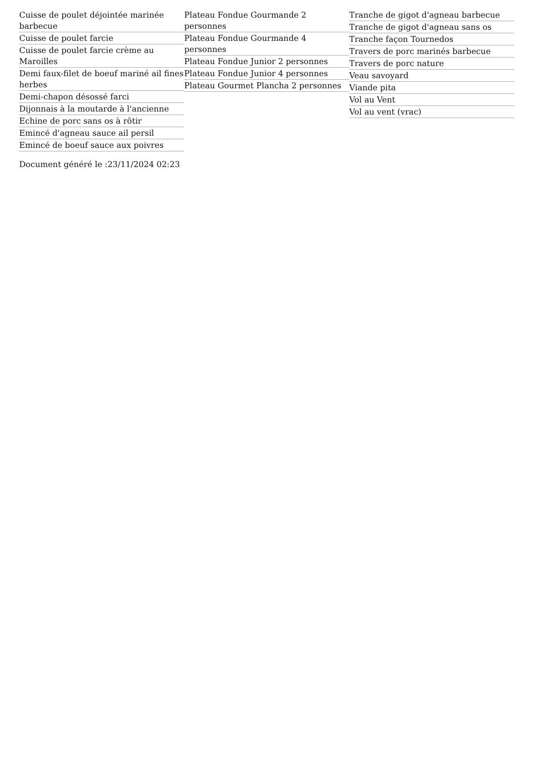Cuisse de poulet déjointée marinée barbecue
Cuisse de poulet farcie
Cuisse de poulet farcie crème au Maroilles
Demi faux-filet de boeuf mariné ail fines herbes
Demi-chapon désossé farci
Dijonnais à la moutarde à l'ancienne
Echine de porc sans os à rôtir
Emincé d'agneau sauce ail persil
Emincé de boeuf sauce aux poivres
Plateau Fondue Gourmande 2 personnes
Plateau Fondue Gourmande 4 personnes
Plateau Fondue Junior 2 personnes
Plateau Fondue Junior 4 personnes
Plateau Gourmet Plancha 2 personnes
Tranche de gigot d'agneau barbecue
Tranche de gigot d'agneau sans os
Tranche façon Tournedos
Travers de porc marinés barbecue
Travers de porc nature
Veau savoyard
Viande pita
Vol au Vent
Vol au vent (vrac)
Document généré le :23/11/2024 02:23